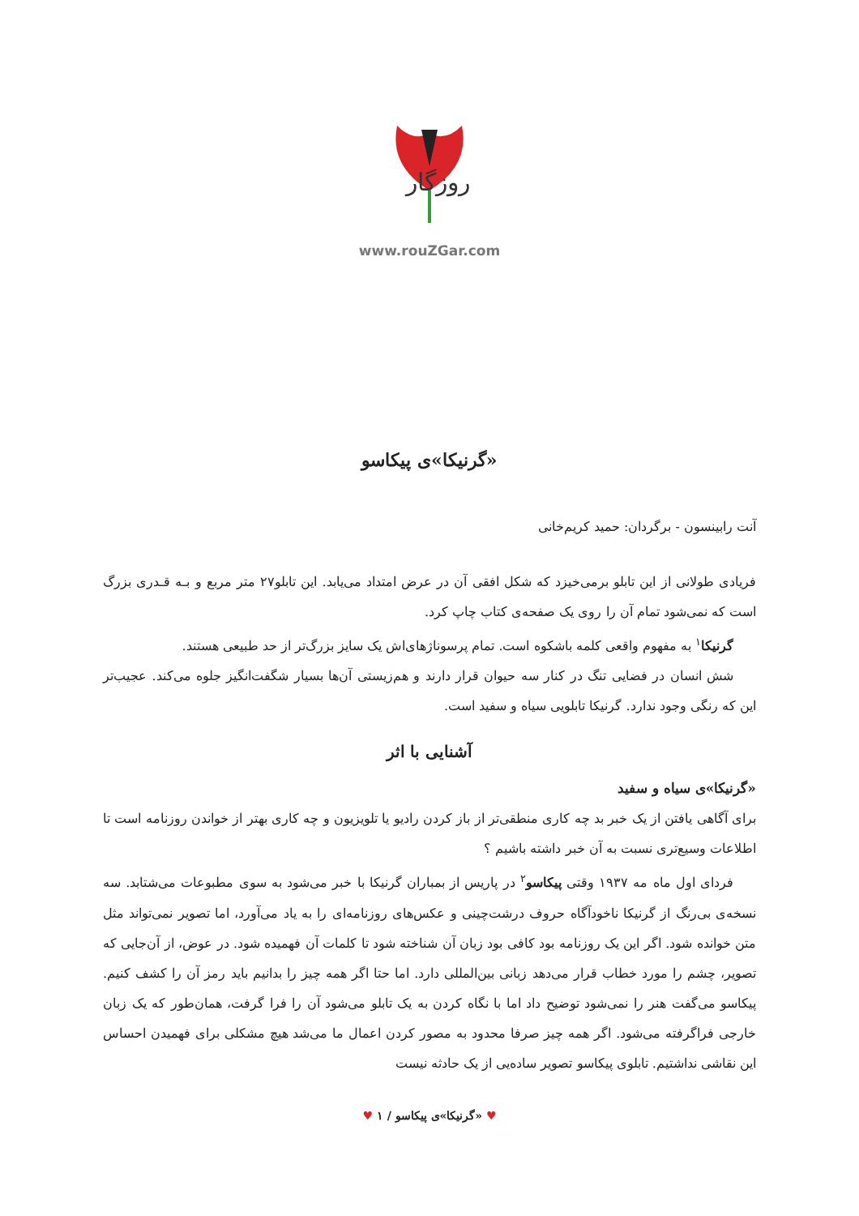روزگار
www.rouZGar.com
«گرنیکا»ی پیکاسو
آنت رابینسون - برگردان: حمید کریم‌خانی
فریادی طولانی از این تابلو برمی‌خیزد که شکل افقی آن در عرض امتداد می‌یابد. این تابلو۲۷ متر مربع و بـه قـدری بزرگ است که نمی‌شود تمام آن را روی یک صفحه‌ی کتاب چاپ کرد.
گرنیکا<sup>۱</sup> به مفهوم واقعی کلمه باشکوه است. تمام پرسوناژهای‌اش یک سایز بزرگ‌تر از حد طبیعی هستند.
شش انسان در فضایی تنگ در کنار سه حیوان قرار دارند و هم‌زیستی آن‌ها بسیار شگفت‌انگیز جلوه می‌کند. عجیب‌تر این که رنگی وجود ندارد. گرنیکا تابلویی سیاه و سفید است.
آشنایی با اثر
«گرنیکا»ی سیاه و سفید
برای آگاهی یافتن از یک خبر بد چه کاری منطقی‌تر از باز کردن رادیو یا تلویزیون و چه کاری بهتر از خواندن روزنامه است تا اطلاعات وسیع‌تری نسبت به آن خبر داشته باشیم ؟
فردای اول ماه مه ۱۹۳۷ وقتی پیکاسو<sup>۲</sup> در پاریس از بمباران گرنیکا با خبر می‌شود به سوی مطبوعات می‌شتابد. سه نسخه‌ی بی‌رنگ از گرنیکا ناخودآگاه حروف درشت‌چینی و عکس‌های روزنامه‌ای را به یاد می‌آورد، اما تصویر نمی‌تواند مثل متن خوانده شود. اگر این یک روزنامه بود کافی بود زبان آن شناخته شود تا کلمات آن فهمیده شود. در عوض، از آن‌جایی که تصویر، چشم را مورد خطاب قرار می‌دهد زبانی بین‌المللی دارد. اما حتا اگر همه چیز را بدانیم باید رمز آن را کشف کنیم. پیکاسو می‌گفت هنر را نمی‌شود توضیح داد اما با نگاه کردن به یک تابلو می‌شود آن را فرا گرفت، همان‌طور که یک زبان خارجی فراگرفته می‌شود. اگر همه چیز صرفا محدود به مصور کردن اعمال ما می‌شد هیچ مشکلی برای فهمیدن احساس این نقاشی نداشتیم. تابلوی پیکاسو تصویر ساده‌یی از یک حادثه نیست
♥ «گرنیکا»ی پیکاسو / ۱ ♥